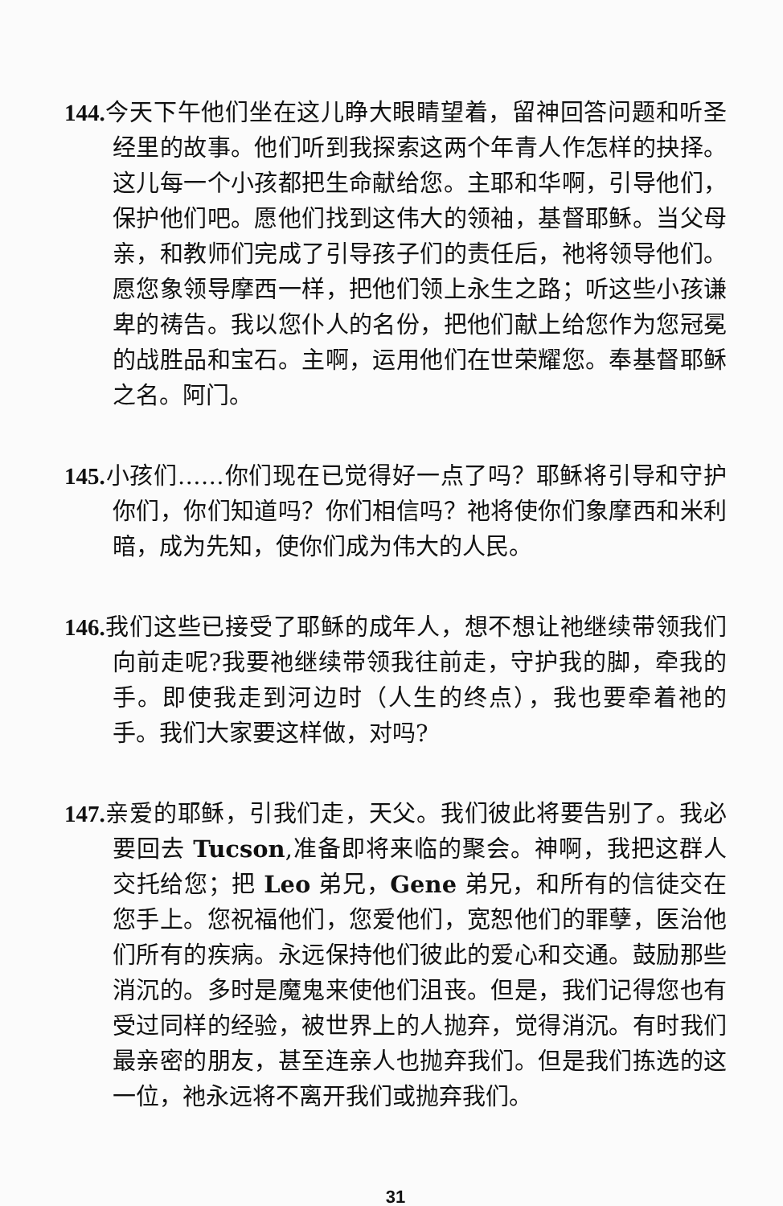144. 今天下午他们坐在这儿睁大眼睛望着，留神回答问题和听圣经里的故事。他们听到我探索这两个年青人作怎样的抉择。这儿每一个小孩都把生命献给您。主耶和华啊，引导他们，保护他们吧。愿他们找到这伟大的领袖，基督耶稣。当父母亲，和教师们完成了引导孩子们的责任后，祂将领导他们。愿您象领导摩西一样，把他们领上永生之路；听这些小孩谦卑的祷告。我以您仆人的名份，把他们献上给您作为您冠冕的战胜品和宝石。主啊，运用他们在世荣耀您。奉基督耶稣之名。阿门。
145. 小孩们……你们现在已觉得好一点了吗？耶稣将引导和守护你们，你们知道吗？你们相信吗？祂将使你们象摩西和米利暗，成为先知，使你们成为伟大的人民。
146. 我们这些已接受了耶稣的成年人，想不想让祂继续带领我们向前走呢?我要祂继续带领我往前走，守护我的脚，牵我的手。即使我走到河边时（人生的终点），我也要牵着祂的手。我们大家要这样做，对吗?
147. 亲爱的耶稣，引我们走，天父。我们彼此将要告别了。我必要回去 Tucson,准备即将来临的聚会。神啊，我把这群人交托给您；把 Leo 弟兄，Gene 弟兄，和所有的信徒交在您手上。您祝福他们，您爱他们，宽恕他们的罪孽，医治他们所有的疾病。永远保持他们彼此的爱心和交通。鼓励那些消沉的。多时是魔鬼来使他们沮丧。但是，我们记得您也有受过同样的经验，被世界上的人抛弃，觉得消沉。有时我们最亲密的朋友，甚至连亲人也抛弃我们。但是我们拣选的这一位，祂永远将不离开我们或抛弃我们。
31